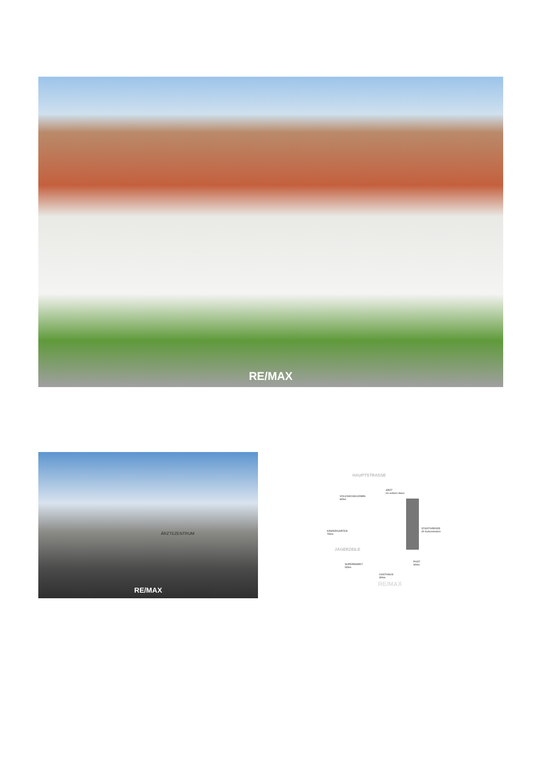RE/MAX
ÄRZTEZENTRUM
RE/MAX
HAUPTSTRASSE
ARZT
im selben Haus
VOLKSSCHULE/NMS
600m
KINDERGARTEN
750m
STADTGRENZE
20 Autominuten
JÄGERZEILE
SUPERMARKT
550m
POST
300m
GASTHAUS
300m
RE/MAX